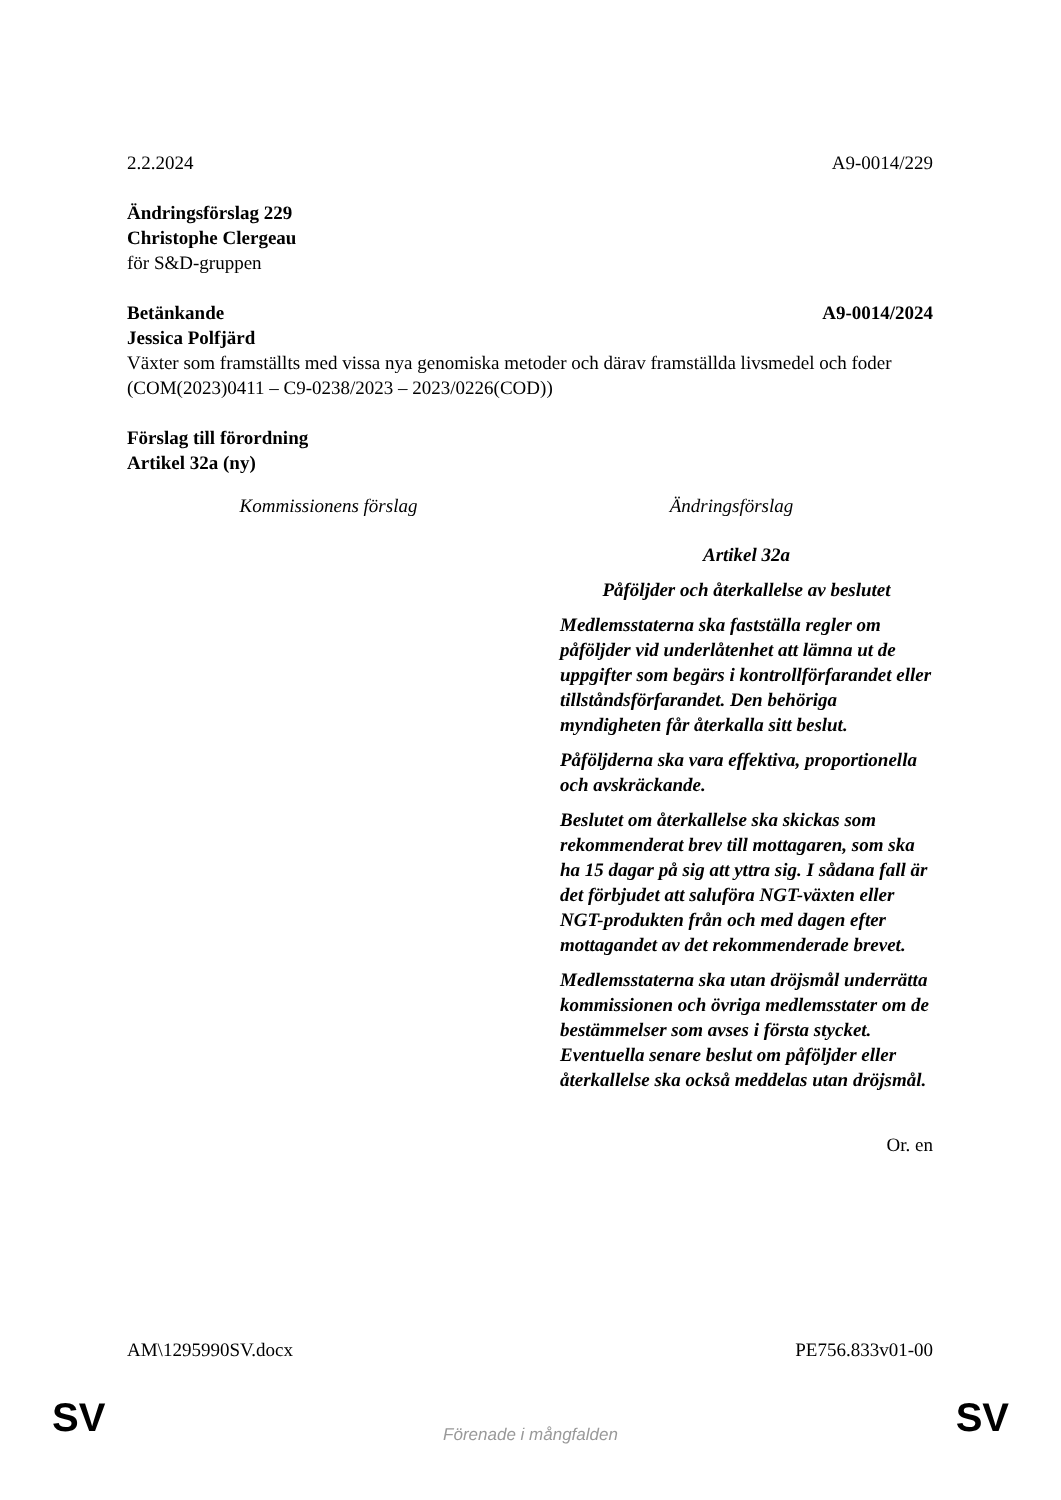2.2.2024 A9-0014/229
Ändringsförslag 229
Christophe Clergeau
för S&D-gruppen
Betänkande A9-0014/2024
Jessica Polfjärd
Växter som framställts med vissa nya genomiska metoder och därav framställda livsmedel och foder
(COM(2023)0411 – C9-0238/2023 – 2023/0226(COD))
Förslag till förordning
Artikel 32a (ny)
| Kommissionens förslag | Ändringsförslag |
| | Artikel 32a Påföljder och återkallelse av beslutet Medlemsstaterna ska fastställa regler om påföljder vid underlåtenhet att lämna ut de uppgifter som begärs i kontrollförfarandet eller tillståndsförfarandet. Den behöriga myndigheten får återkalla sitt beslut. Påföljderna ska vara effektiva, proportionella och avskräckande. Beslutet om återkallelse ska skickas som rekommenderat brev till mottagaren, som ska ha 15 dagar på sig att yttra sig. I sådana fall är det förbjudet att saluföra NGT-växten eller NGT-produkten från och med dagen efter mottagandet av det rekommenderade brevet. Medlemsstaterna ska utan dröjsmål underrätta kommissionen och övriga medlemsstater om de bestämmelser som avses i första stycket. Eventuella senare beslut om påföljder eller återkallelse ska också meddelas utan dröjsmål. |
Or. en
AM\1295990SV.docx PE756.833v01-00
SV
Förenade i mångfalden SV